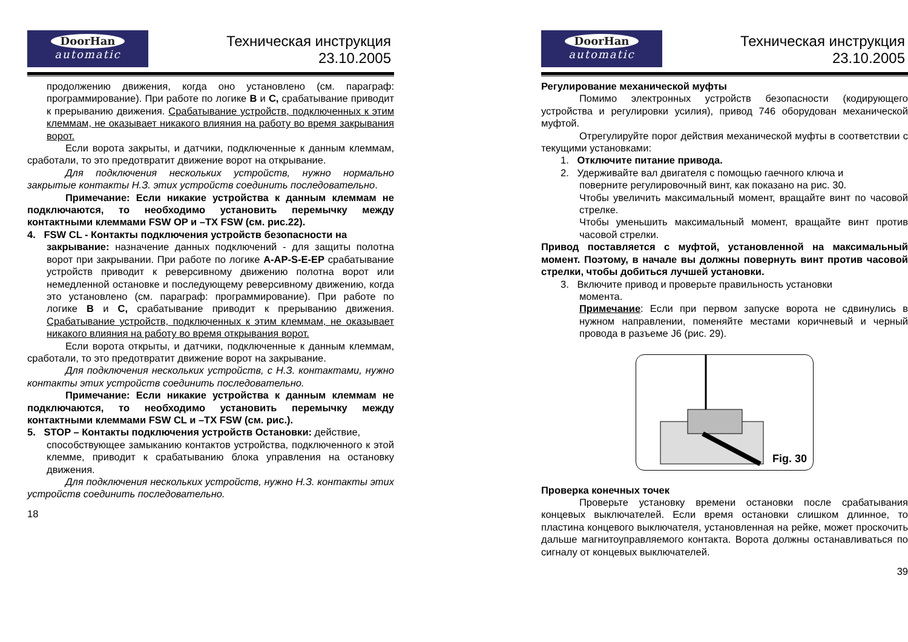DoorHan
automatic
Техническая инструкция
23.10.2005
продолжению движения, когда оно установлено (см. параграф: программирование). При работе по логике B и C, срабатывание приводит к прерыванию движения. Срабатывание устройств, подключенных к этим клеммам, не оказывает никакого влияния на работу во время закрывания ворот.
Если ворота закрыты, и датчики, подключенные к данным клеммам, сработали, то это предотвратит движение ворот на открывание.
Для подключения нескольких устройств, нужно нормально закрытые контакты Н.З. этих устройств соединить последовательно.
Примечание: Если никакие устройства к данным клеммам не подключаются, то необходимо установить перемычку между контактными клеммами FSW OP и –TX FSW (см. рис.22).
4. FSW CL - Контакты подключения устройств безопасности на
закрывание: назначение данных подключений - для защиты полотна ворот при закрывании. При работе по логике A-AP-S-E-EP срабатывание устройств приводит к реверсивному движению полотна ворот или немедленной остановке и последующему реверсивному движению, когда это установлено (см. параграф: программирование). При работе по логике B и C, срабатывание приводит к прерыванию движения. Срабатывание устройств, подключенных к этим клеммам, не оказывает никакого влияния на работу во время открывания ворот.
Если ворота открыты, и датчики, подключенные к данным клеммам, сработали, то это предотвратит движение ворот на закрывание.
Для подключения нескольких устройств, с Н.З. контактами, нужно контакты этих устройств соединить последовательно.
Примечание: Если никакие устройства к данным клеммам не подключаются, то необходимо установить перемычку между контактными клеммами FSW CL и –TX FSW (см. рис.).
5. STOP – Контакты подключения устройств Остановки: действие,
способствующее замыканию контактов устройства, подключенного к этой клемме, приводит к срабатыванию блока управления на остановку движения.
Для подключения нескольких устройств, нужно Н.З. контакты этих устройств соединить последовательно.
18
DoorHan
automatic
Техническая инструкция
23.10.2005
Регулирование механической муфты
Помимо электронных устройств безопасности (кодирующего устройства и регулировки усилия), привод 746 оборудован механической муфтой.
Отрегулируйте порог действия механической муфты в соответствии с текущими установками:
1. Отключите питание привода.
2. Удерживайте вал двигателя с помощью гаечного ключа и
поверните регулировочный винт, как показано на рис. 30.
Чтобы увеличить максимальный момент, вращайте винт по часовой стрелке.
Чтобы уменьшить максимальный момент, вращайте винт против часовой стрелки.
Привод поставляется с муфтой, установленной на максимальный момент. Поэтому, в начале вы должны повернуть винт против часовой стрелки, чтобы добиться лучшей установки.
3. Включите привод и проверьте правильность установки
момента.
Примечание: Если при первом запуске ворота не сдвинулись в нужном направлении, поменяйте местами коричневый и черный провода в разъеме J6 (рис. 29).
Fig. 30
Проверка конечных точек
Проверьте установку времени остановки после срабатывания концевых выключателей. Если время остановки слишком длинное, то пластина концевого выключателя, установленная на рейке, может проскочить дальше магнитоуправляемого контакта. Ворота должны останавливаться по сигналу от концевых выключателей.
39